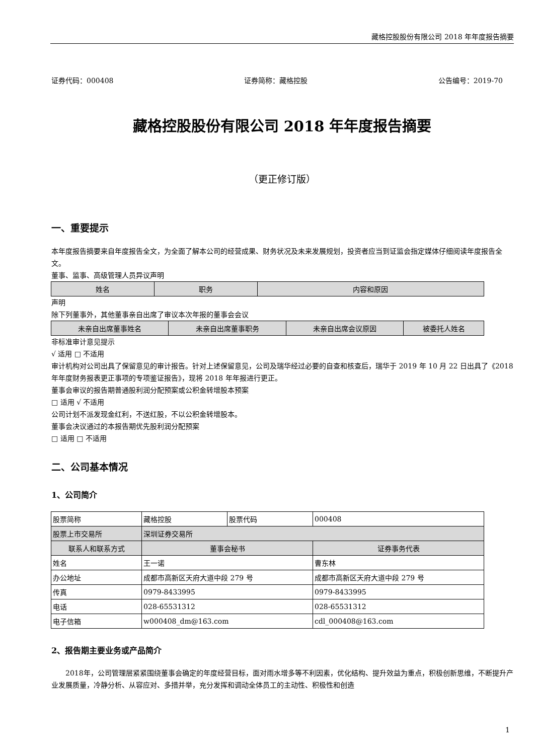藏格控股股份有限公司 2018 年年度报告摘要
证券代码：000408 证券简称：藏格控股 公告编号：2019-70
藏格控股股份有限公司 2018 年年度报告摘要
（更正修订版）
一、重要提示
本年度报告摘要来自年度报告全文，为全面了解本公司的经营成果、财务状况及未来发展规划，投资者应当到证监会指定媒体仔细阅读年度报告全文。
董事、监事、高级管理人员异议声明
| 姓名 | 职务 | 内容和原因 |
| --- | --- | --- |
声明
除下列董事外，其他董事亲自出席了审议本次年报的董事会会议
| 未亲自出席董事姓名 | 未亲自出席董事职务 | 未亲自出席会议原因 | 被委托人姓名 |
| --- | --- | --- | --- |
非标准审计意见提示
√ 适用 □ 不适用
审计机构对公司出具了保留意见的审计报告。针对上述保留意见，公司及瑞华经过必要的自查和核查后，瑞华于 2019 年 10 月 22 日出具了《2018 年年度财务报表更正事项的专项鉴证报告》，现将 2018 年年报进行更正。
董事会审议的报告期普通股利润分配预案或公积金转增股本预案
□ 适用 √ 不适用
公司计划不派发现金红利，不送红股，不以公积金转增股本。
董事会决议通过的本报告期优先股利润分配预案
□ 适用 □ 不适用
二、公司基本情况
1、公司简介
| 股票简称 | 藏格控股 | 股票代码 | 000408 |
| 股票上市交易所 | 深圳证券交易所 | | |
| 联系人和联系方式 | 董事会秘书 | | 证券事务代表 |
| 姓名 | 王一诺 | | 曹东林 |
| 办公地址 | 成都市高新区天府大道中段 279 号 | | 成都市高新区天府大道中段 279 号 |
| 传真 | 0979-8433995 | | 0979-8433995 |
| 电话 | 028-65531312 | | 028-65531312 |
| 电子信箱 | w000408_dm@163.com | | cdl_000408@163.com |
2、报告期主要业务或产品简介
2018年，公司管理层紧紧围绕董事会确定的年度经营目标，面对雨水增多等不利因素，优化结构、提升效益为重点，积极创新思维，不断提升产业发展质量，冷静分析、从容应对、多措并举，充分发挥和调动全体员工的主动性、积极性和创造
1